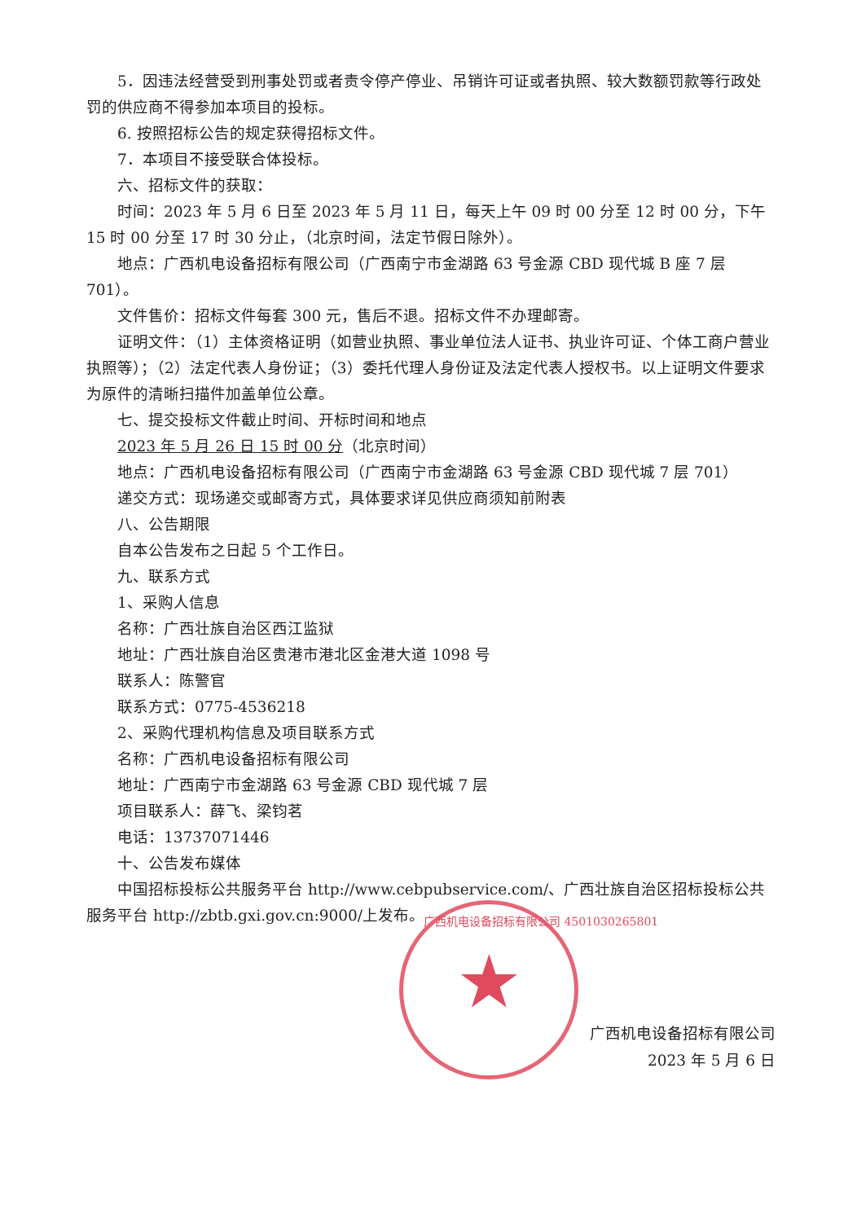5．因违法经营受到刑事处罚或者责令停产停业、吊销许可证或者执照、较大数额罚款等行政处罚的供应商不得参加本项目的投标。
6. 按照招标公告的规定获得招标文件。
7．本项目不接受联合体投标。
六、招标文件的获取：
时间：2023 年 5 月 6 日至 2023 年 5 月 11 日，每天上午 09 时 00 分至 12 时 00 分，下午 15 时 00 分至 17 时 30 分止，（北京时间，法定节假日除外）。
地点：广西机电设备招标有限公司（广西南宁市金湖路 63 号金源 CBD 现代城 B 座 7 层 701）。
文件售价：招标文件每套 300 元，售后不退。招标文件不办理邮寄。
证明文件：（1）主体资格证明（如营业执照、事业单位法人证书、执业许可证、个体工商户营业执照等）；（2）法定代表人身份证；（3）委托代理人身份证及法定代表人授权书。以上证明文件要求为原件的清晰扫描件加盖单位公章。
七、提交投标文件截止时间、开标时间和地点
2023 年 5 月 26 日 15 时 00 分（北京时间）
地点：广西机电设备招标有限公司（广西南宁市金湖路 63 号金源 CBD 现代城 7 层 701）
递交方式：现场递交或邮寄方式，具体要求详见供应商须知前附表
八、公告期限
自本公告发布之日起 5 个工作日。
九、联系方式
1、采购人信息
名称：广西壮族自治区西江监狱
地址：广西壮族自治区贵港市港北区金港大道 1098 号
联系人：陈警官
联系方式：0775-4536218
2、采购代理机构信息及项目联系方式
名称：广西机电设备招标有限公司
地址：广西南宁市金湖路 63 号金源 CBD 现代城 7 层
项目联系人：薛飞、梁钧茗
电话：13737071446
十、公告发布媒体
中国招标投标公共服务平台 http://www.cebpubservice.com/、广西壮族自治区招标投标公共服务平台 http://zbtb.gxi.gov.cn:9000/上发布。
广西机电设备招标有限公司
2023 年 5 月 6 日
★
广西机电设备招标有限公司 4501030265801